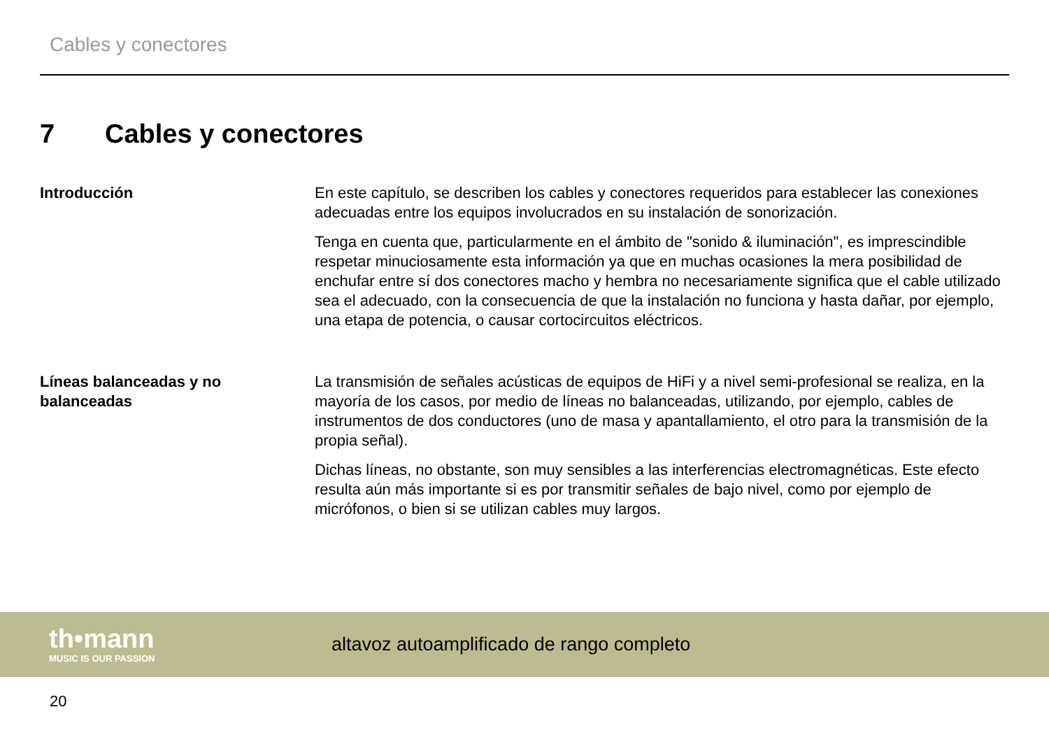Cables y conectores
7 Cables y conectores
Introducción En este capítulo, se describen los cables y conectores requeridos para establecer las conexiones adecuadas entre los equipos involucrados en su instalación de sonorización.
Tenga en cuenta que, particularmente en el ámbito de "sonido & iluminación", es imprescindible respetar minuciosamente esta información ya que en muchas ocasiones la mera posibilidad de enchufar entre sí dos conectores macho y hembra no necesariamente significa que el cable utilizado sea el adecuado, con la consecuencia de que la instalación no funciona y hasta dañar, por ejemplo, una etapa de potencia, o causar cortocircuitos eléctricos.
Líneas balanceadas y no balanceadas
La transmisión de señales acústicas de equipos de HiFi y a nivel semi-profesional se realiza, en la mayoría de los casos, por medio de líneas no balanceadas, utilizando, por ejemplo, cables de instrumentos de dos conductores (uno de masa y apantallamiento, el otro para la transmisión de la propia señal).
Dichas líneas, no obstante, son muy sensibles a las interferencias electromagnéticas. Este efecto resulta aún más importante si es por transmitir señales de bajo nivel, como por ejemplo de micrófonos, o bien si se utilizan cables muy largos.
th•mann
MUSIC IS OUR PASSION
altavoz autoamplificado de rango completo
20